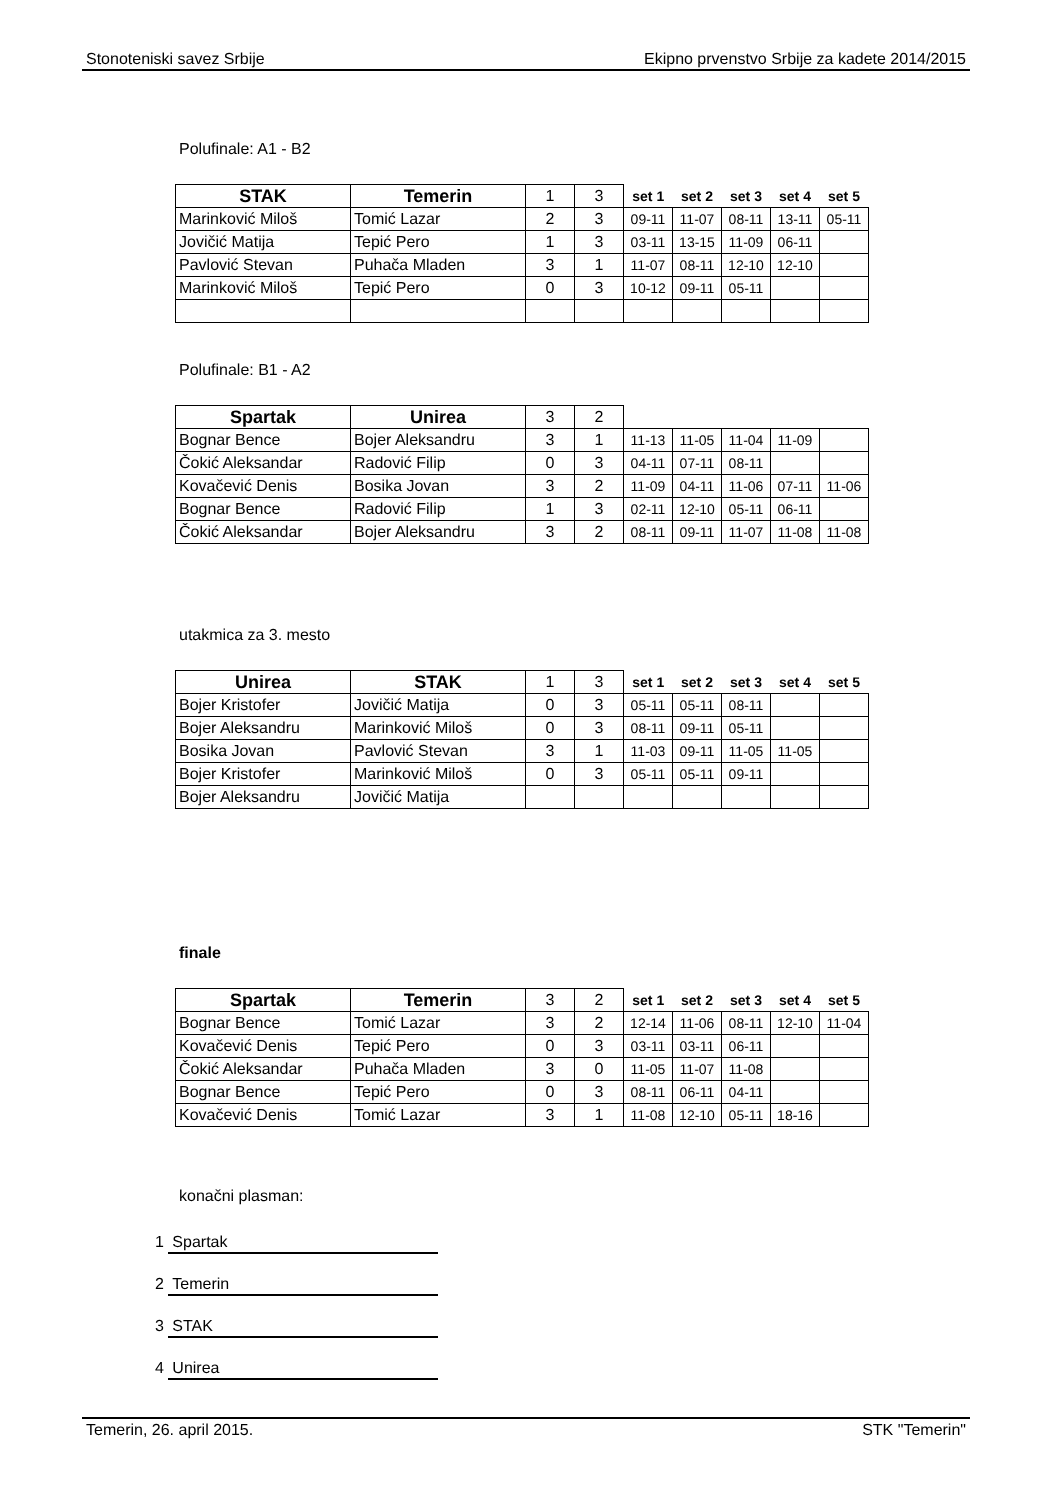Stonoteniski savez Srbije Ekipno prvenstvo Srbije za kadete 2014/2015
Polufinale: A1 - B2
| STAK | Temerin | 1 | 3 | set 1 | set 2 | set 3 | set 4 | set 5 |
| Marinković Miloš | Tomić Lazar | 2 | 3 | 09-11 | 11-07 | 08-11 | 13-11 | 05-11 |
| Jovičić Matija | Tepić Pero | 1 | 3 | 03-11 | 13-15 | 11-09 | 06-11 | |
| Pavlović Stevan | Puhača Mladen | 3 | 1 | 11-07 | 08-11 | 12-10 | 12-10 | |
| Marinković Miloš | Tepić Pero | 0 | 3 | 10-12 | 09-11 | 05-11 | | |
Polufinale: B1 - A2
| Spartak | Unirea | 3 | 2 | | | | | |
| Bognar Bence | Bojer Aleksandru | 3 | 1 | 11-13 | 11-05 | 11-04 | 11-09 | |
| Čokić Aleksandar | Radović Filip | 0 | 3 | 04-11 | 07-11 | 08-11 | | |
| Kovačević Denis | Bosika Jovan | 3 | 2 | 11-09 | 04-11 | 11-06 | 07-11 | 11-06 |
| Bognar Bence | Radović Filip | 1 | 3 | 02-11 | 12-10 | 05-11 | 06-11 | |
| Čokić Aleksandar | Bojer Aleksandru | 3 | 2 | 08-11 | 09-11 | 11-07 | 11-08 | 11-08 |
utakmica za 3. mesto
| Unirea | STAK | 1 | 3 | set 1 | set 2 | set 3 | set 4 | set 5 |
| Bojer Kristofer | Jovičić Matija | 0 | 3 | 05-11 | 05-11 | 08-11 | | |
| Bojer Aleksandru | Marinković Miloš | 0 | 3 | 08-11 | 09-11 | 05-11 | | |
| Bosika Jovan | Pavlović Stevan | 3 | 1 | 11-03 | 09-11 | 11-05 | 11-05 | |
| Bojer Kristofer | Marinković Miloš | 0 | 3 | 05-11 | 05-11 | 09-11 | | |
| Bojer Aleksandru | Jovičić Matija | | | | | | | |
finale
| Spartak | Temerin | 3 | 2 | set 1 | set 2 | set 3 | set 4 | set 5 |
| Bognar Bence | Tomić Lazar | 3 | 2 | 12-14 | 11-06 | 08-11 | 12-10 | 11-04 |
| Kovačević Denis | Tepić Pero | 0 | 3 | 03-11 | 03-11 | 06-11 | | |
| Čokić Aleksandar | Puhača Mladen | 3 | 0 | 11-05 | 11-07 | 11-08 | | |
| Bognar Bence | Tepić Pero | 0 | 3 | 08-11 | 06-11 | 04-11 | | |
| Kovačević Denis | Tomić Lazar | 3 | 1 | 11-08 | 12-10 | 05-11 | 18-16 | |
konačni plasman:
1 Spartak
2 Temerin
3 STAK
4 Unirea
Temerin, 26. april 2015. STK "Temerin"